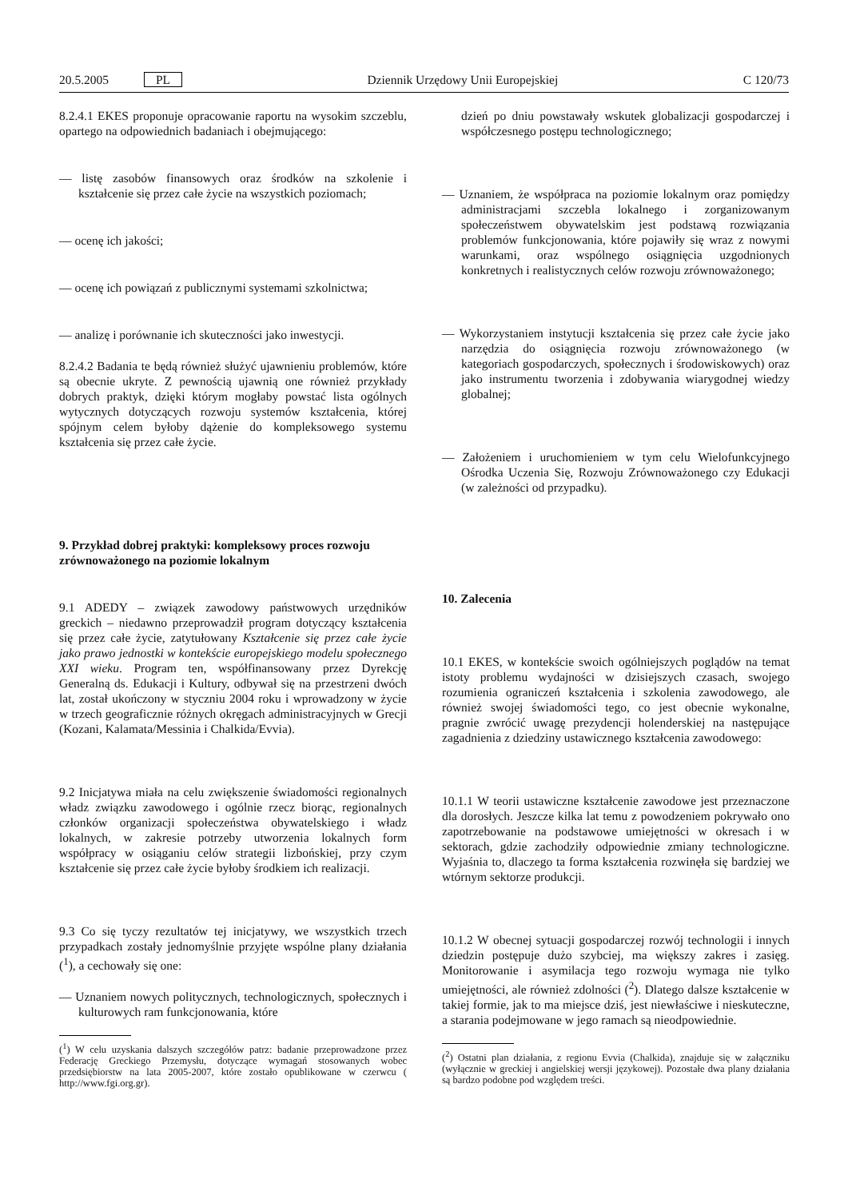20.5.2005 PL Dziennik Urzędowy Unii Europejskiej C 120/73
8.2.4.1 EKES proponuje opracowanie raportu na wysokim szczeblu, opartego na odpowiednich badaniach i obejmującego:
— listę zasobów finansowych oraz środków na szkolenie i kształcenie się przez całe życie na wszystkich poziomach;
— ocenę ich jakości;
— ocenę ich powiązań z publicznymi systemami szkolnictwa;
— analizę i porównanie ich skuteczności jako inwestycji.
8.2.4.2 Badania te będą również służyć ujawnieniu problemów, które są obecnie ukryte. Z pewnością ujawnią one również przykłady dobrych praktyk, dzięki którym mogłaby powstać lista ogólnych wytycznych dotyczących rozwoju systemów kształcenia, której spójnym celem byłoby dążenie do kompleksowego systemu kształcenia się przez całe życie.
9. Przykład dobrej praktyki: kompleksowy proces rozwoju zrównoważonego na poziomie lokalnym
9.1 ADEDY – związek zawodowy państwowych urzędników greckich – niedawno przeprowadził program dotyczący kształcenia się przez całe życie, zatytułowany Kształcenie się przez całe życie jako prawo jednostki w kontekście europejskiego modelu społecznego XXI wieku. Program ten, współfinansowany przez Dyrekcję Generalną ds. Edukacji i Kultury, odbywał się na przestrzeni dwóch lat, został ukończony w styczniu 2004 roku i wprowadzony w życie w trzech geograficznie różnych okręgach administracyjnych w Grecji (Kozani, Kalamata/Messinia i Chalkida/Evvia).
9.2 Inicjatywa miała na celu zwiększenie świadomości regionalnych władz związku zawodowego i ogólnie rzecz biorąc, regionalnych członków organizacji społeczeństwa obywatelskiego i władz lokalnych, w zakresie potrzeby utworzenia lokalnych form współpracy w osiąganiu celów strategii lizbońskiej, przy czym kształcenie się przez całe życie byłoby środkiem ich realizacji.
9.3 Co się tyczy rezultatów tej inicjatywy, we wszystkich trzech przypadkach zostały jednomyślnie przyjęte wspólne plany działania (<sup>1</sup>), a cechowały się one:
— Uznaniem nowych politycznych, technologicznych, społecznych i kulturowych ram funkcjonowania, które
(<sup>1</sup>) W celu uzyskania dalszych szczegółów patrz: badanie przeprowadzone przez Federację Greckiego Przemysłu, dotyczące wymagań stosowanych wobec przedsiębiorstw na lata 2005-2007, które zostało opublikowane w czerwcu ( http://www.fgi.org.gr).
dzień po dniu powstawały wskutek globalizacji gospodarczej i współczesnego postępu technologicznego;
— Uznaniem, że współpraca na poziomie lokalnym oraz pomiędzy administracjami szczebla lokalnego i zorganizowanym społeczeństwem obywatelskim jest podstawą rozwiązania problemów funkcjonowania, które pojawiły się wraz z nowymi warunkami, oraz wspólnego osiągnięcia uzgodnionych konkretnych i realistycznych celów rozwoju zrównoważonego;
— Wykorzystaniem instytucji kształcenia się przez całe życie jako narzędzia do osiągnięcia rozwoju zrównoważonego (w kategoriach gospodarczych, społecznych i środowiskowych) oraz jako instrumentu tworzenia i zdobywania wiarygodnej wiedzy globalnej;
— Założeniem i uruchomieniem w tym celu Wielofunkcyjnego Ośrodka Uczenia Się, Rozwoju Zrównoważonego czy Edukacji (w zależności od przypadku).
10. Zalecenia
10.1 EKES, w kontekście swoich ogólniejszych poglądów na temat istoty problemu wydajności w dzisiejszych czasach, swojego rozumienia ograniczeń kształcenia i szkolenia zawodowego, ale również swojej świadomości tego, co jest obecnie wykonalne, pragnie zwrócić uwagę prezydencji holenderskiej na następujące zagadnienia z dziedziny ustawicznego kształcenia zawodowego:
10.1.1 W teorii ustawiczne kształcenie zawodowe jest przeznaczone dla dorosłych. Jeszcze kilka lat temu z powodzeniem pokrywało ono zapotrzebowanie na podstawowe umiejętności w okresach i w sektorach, gdzie zachodziły odpowiednie zmiany technologiczne. Wyjaśnia to, dlaczego ta forma kształcenia rozwinęła się bardziej we wtórnym sektorze produkcji.
10.1.2 W obecnej sytuacji gospodarczej rozwój technologii i innych dziedzin postępuje dużo szybciej, ma większy zakres i zasięg. Monitorowanie i asymilacja tego rozwoju wymaga nie tylko umiejętności, ale również zdolności (<sup>2</sup>). Dlatego dalsze kształcenie w takiej formie, jak to ma miejsce dziś, jest niewłaściwe i nieskuteczne, a starania podejmowane w jego ramach są nieodpowiednie.
(<sup>2</sup>) Ostatni plan działania, z regionu Evvia (Chalkida), znajduje się w załączniku (wyłącznie w greckiej i angielskiej wersji językowej). Pozostałe dwa plany działania są bardzo podobne pod względem treści.